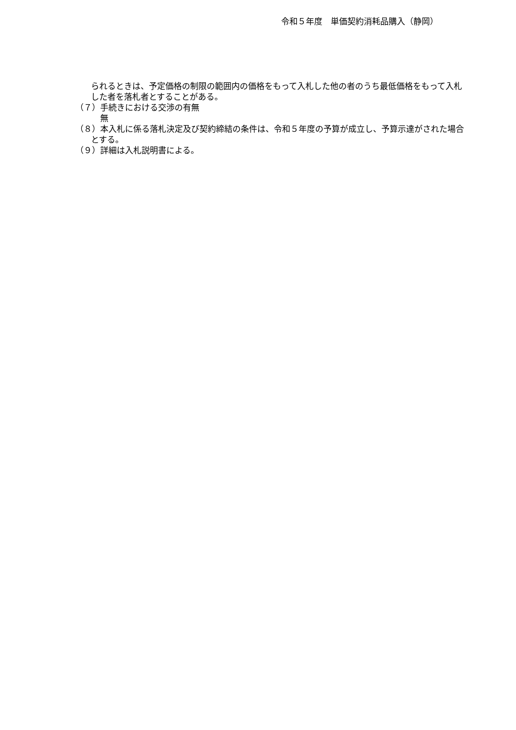令和５年度　単価契約消耗品購入（静岡）
られるときは、予定価格の制限の範囲内の価格をもって入札した他の者のうち最低価格をもって入札した者を落札者とすることがある。
（７）手続きにおける交渉の有無
無
（８）本入札に係る落札決定及び契約締結の条件は、令和５年度の予算が成立し、予算示達がされた場合とする。
（９）詳細は入札説明書による。